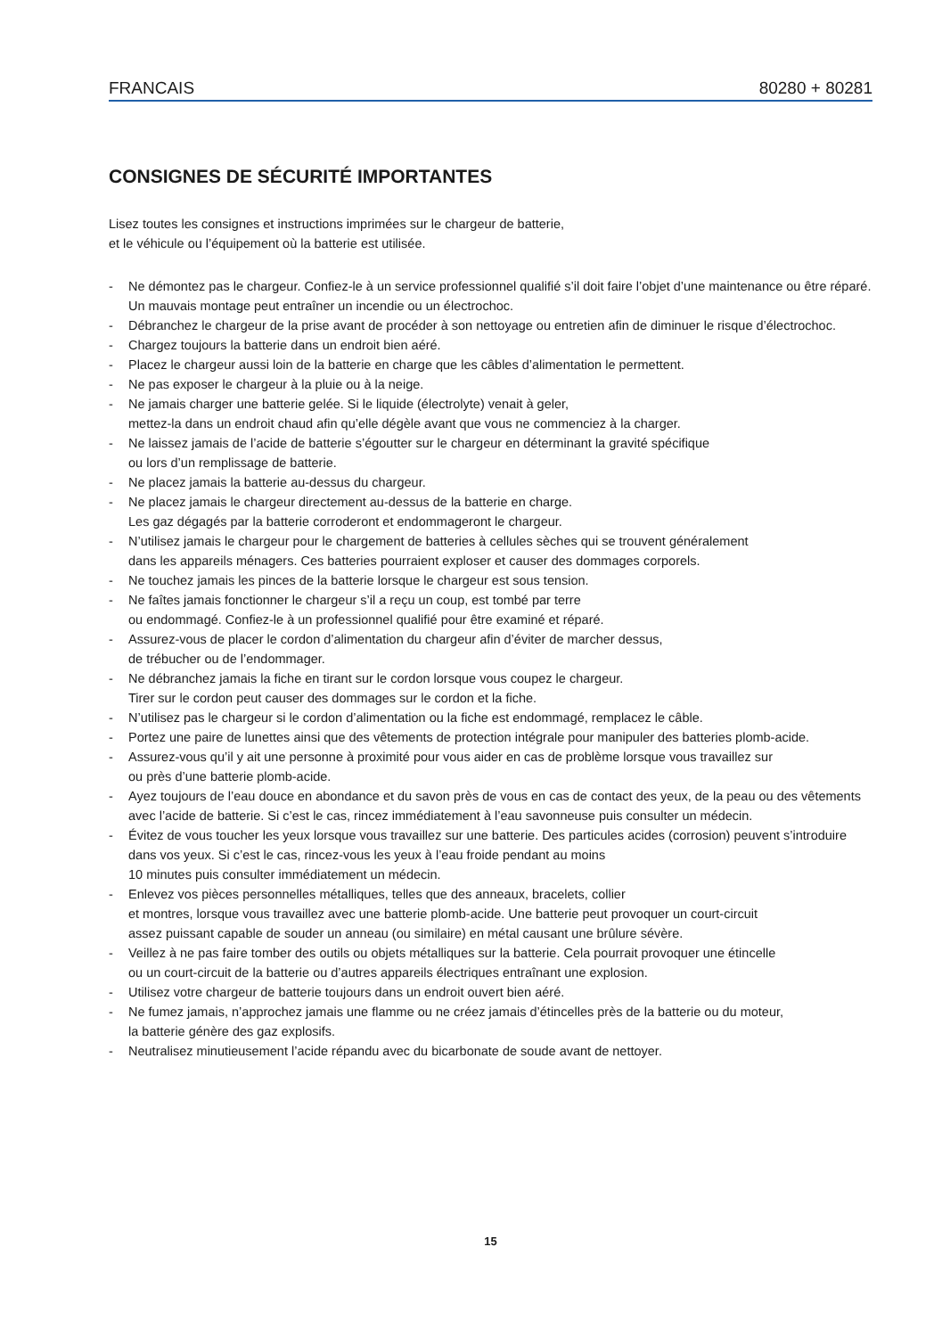FRANCAIS 80280 + 80281
CONSIGNES DE SÉCURITÉ IMPORTANTES
Lisez toutes les consignes et instructions imprimées sur le chargeur de batterie,
et le véhicule ou l’équipement où la batterie est utilisée.
- Ne démontez pas le chargeur. Confiez-le à un service professionnel qualifié s’il doit faire l’objet d’une maintenance ou être réparé. Un mauvais montage peut entraîner un incendie ou un électrochoc.
- Débranchez le chargeur de la prise avant de procéder à son nettoyage ou entretien afin de diminuer le risque d’électrochoc.
- Chargez toujours la batterie dans un endroit bien aéré.
- Placez le chargeur aussi loin de la batterie en charge que les câbles d’alimentation le permettent.
- Ne pas exposer le chargeur à la pluie ou à la neige.
- Ne jamais charger une batterie gelée. Si le liquide (électrolyte) venait à geler,
mettez-la dans un endroit chaud afin qu’elle dégèle avant que vous ne commenciez à la charger.
- Ne laissez jamais de l’acide de batterie s’égoutter sur le chargeur en déterminant la gravité spécifique
ou lors d’un remplissage de batterie.
- Ne placez jamais la batterie au-dessus du chargeur.
- Ne placez jamais le chargeur directement au-dessus de la batterie en charge.
Les gaz dégagés par la batterie corroderont et endommageront le chargeur.
- N’utilisez jamais le chargeur pour le chargement de batteries à cellules sèches qui se trouvent généralement
dans les appareils ménagers. Ces batteries pourraient exploser et causer des dommages corporels.
- Ne touchez jamais les pinces de la batterie lorsque le chargeur est sous tension.
- Ne faîtes jamais fonctionner le chargeur s’il a reçu un coup, est tombé par terre
ou endommagé. Confiez-le à un professionnel qualifié pour être examiné et réparé.
- Assurez-vous de placer le cordon d’alimentation du chargeur afin d’éviter de marcher dessus,
de trébucher ou de l’endommager.
- Ne débranchez jamais la fiche en tirant sur le cordon lorsque vous coupez le chargeur.
Tirer sur le cordon peut causer des dommages sur le cordon et la fiche.
- N’utilisez pas le chargeur si le cordon d’alimentation ou la fiche est endommagé, remplacez le câble.
- Portez une paire de lunettes ainsi que des vêtements de protection intégrale pour manipuler des batteries plomb-acide.
- Assurez-vous qu’il y ait une personne à proximité pour vous aider en cas de problème lorsque vous travaillez sur
ou près d’une batterie plomb-acide.
- Ayez toujours de l’eau douce en abondance et du savon près de vous en cas de contact des yeux, de la peau ou des vêtements avec l’acide de batterie. Si c’est le cas, rincez immédiatement à l’eau savonneuse puis consulter un médecin.
- Évitez de vous toucher les yeux lorsque vous travaillez sur une batterie. Des particules acides (corrosion) peuvent s’introduire dans vos yeux. Si c’est le cas, rincez-vous les yeux à l’eau froide pendant au moins
10 minutes puis consulter immédiatement un médecin.
- Enlevez vos pièces personnelles métalliques, telles que des anneaux, bracelets, collier
et montres, lorsque vous travaillez avec une batterie plomb-acide. Une batterie peut provoquer un court-circuit
assez puissant capable de souder un anneau (ou similaire) en métal causant une brûlure sévère.
- Veillez à ne pas faire tomber des outils ou objets métalliques sur la batterie. Cela pourrait provoquer une étincelle
ou un court-circuit de la batterie ou d’autres appareils électriques entraînant une explosion.
- Utilisez votre chargeur de batterie toujours dans un endroit ouvert bien aéré.
- Ne fumez jamais, n’approchez jamais une flamme ou ne créez jamais d’étincelles près de la batterie ou du moteur,
la batterie génère des gaz explosifs.
- Neutralisez minutieusement l’acide répandu avec du bicarbonate de soude avant de nettoyer.
15